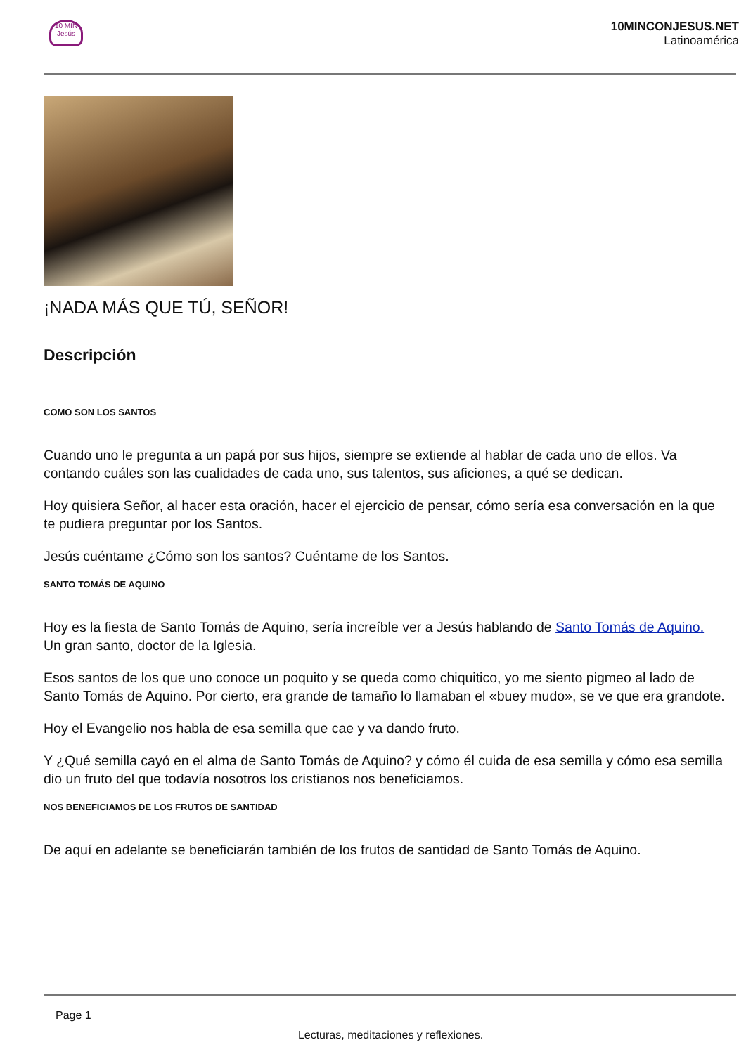10 MIN Jesús
10MINCONJESUS.NET
Latinoamérica
¡NADA MÁS QUE TÚ, SEÑOR!
Descripción
COMO SON LOS SANTOS
Cuando uno le pregunta a un papá por sus hijos, siempre se extiende al hablar de cada uno de ellos. Va contando cuáles son las cualidades de cada uno, sus talentos, sus aficiones, a qué se dedican.
Hoy quisiera Señor, al hacer esta oración, hacer el ejercicio de pensar, cómo sería esa conversación en la que te pudiera preguntar por los Santos.
Jesús cuéntame ¿Cómo son los santos? Cuéntame de los Santos.
SANTO TOMÁS DE AQUINO
Hoy es la fiesta de Santo Tomás de Aquino, sería increíble ver a Jesús hablando de Santo Tomás de Aquino. Un gran santo, doctor de la Iglesia.
Esos santos de los que uno conoce un poquito y se queda como chiquitico, yo me siento pigmeo al lado de Santo Tomás de Aquino. Por cierto, era grande de tamaño lo llamaban el «buey mudo», se ve que era grandote.
Hoy el Evangelio nos habla de esa semilla que cae y va dando fruto.
Y ¿Qué semilla cayó en el alma de Santo Tomás de Aquino? y cómo él cuida de esa semilla y cómo esa semilla dio un fruto del que todavía nosotros los cristianos nos beneficiamos.
NOS BENEFICIAMOS DE LOS FRUTOS DE SANTIDAD
De aquí en adelante se beneficiarán también de los frutos de santidad de Santo Tomás de Aquino.
Page 1
Lecturas, meditaciones y reflexiones.